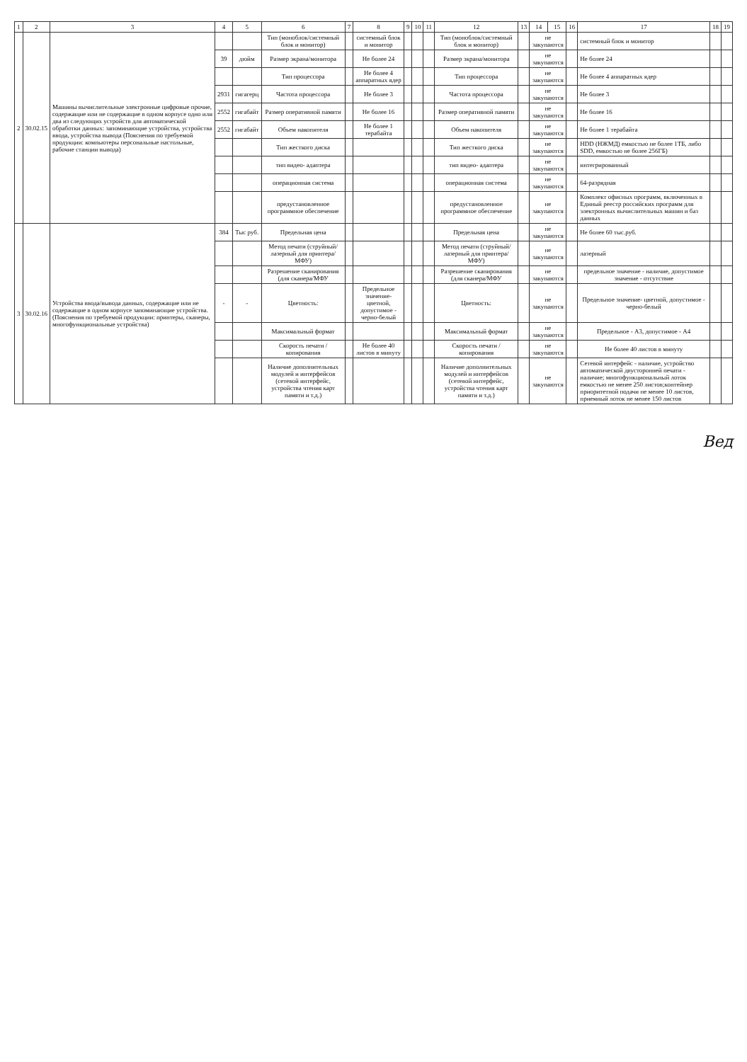| 1 | 2 | 3 | 4 | 5 | 6 | 7 | 8 | 9 | 10 | 11 | 12 | 13 | 14 | 15 | 16 | 17 | 18 | 19 |
| --- | --- | --- | --- | --- | --- | --- | --- | --- | --- | --- | --- | --- | --- | --- | --- | --- | --- | --- |
| 2 | 30.02.15 | Машины вычислительные электронные цифровые прочие, содержащие или не содержащие в одном корпусе одно или два из следующих устройств для автоматической обработки данных: запоминающие устройства, устройства ввода, устройства вывода (Пояснения по требуемой продукции: компьютеры персональные настольные, рабочие станции вывода) | | | Тип (моноблок/системный блок и монитор) | | системный блок и монитор | | | | Тип (моноблок/системный блок и монитор) | | не закупаются | | | системный блок и монитор | | |
| | | | 39 | дюйм | Размер экрана/монитора | | Не более 24 | | | | Размер экрана/монитора | | не закупаются | | | Не более 24 | | |
| | | | | | Тип процессора | | Не более 4 аппаратных ядер | | | | Тип процессора | | не закупаются | | | Не более 4 аппаратных ядер | | |
| | | | 2931 | гигагерц | Частота процессора | | Не более 3 | | | | Частота процессора | | не закупаются | | | Не более 3 | | |
| | | | 2552 | гигабайт | Размер оперативной памяти | | Не более 16 | | | | Размер оперативной памяти | | не закупаются | | | Не более 16 | | |
| | | | 2552 | гигабайт | Объем накопителя | | Не более 1 терабайта | | | | Объем накопителя | | не закупаются | | | Не более 1 терабайта | | |
| | | | | | Тип жесткого диска | | | | | | Тип жесткого диска | | не закупаются | | | HDD (НЖМД) емкостью не более 1ТБ, либо SDD, емкостью не более 256ГБ) | | |
| | | | | | тип видео- адаптера | | | | | | тип видео- адаптера | | не закупаются | | | интегрированный | | |
| | | | | | операционная система | | | | | | операционная система | | не закупаются | | | 64-разрядная | | |
| | | | | | предустановленное программное обеспечение | | | | | | предустановленное программное обеспечение | | не закупаются | | | Комплект офисных программ, включенных в Единый реестр российских программ для электронных вычислительных машин и баз данных | | |
| 3 | 30.02.16 | Устройства ввода/вывода данных, содержащие или не содержащие в одном корпусе запоминающие устройства.(Пояснения по требуемой продукции: принтеры, сканеры, многофункциональные устройства) | 384 | Тыс руб. | Предельная цена | | | | | | Предельная цена | | не закупаются | | | Не более 60 тыс.руб. | | |
| | | | | | Метод печати (струйный/лазерный для принтера/МФУ) | | | | | | Метод печати (струйный/лазерный для принтера/МФУ) | | не закупаются | | | лазерный | | |
| | | | | | Разрешение сканирования (для сканера/МФУ | | | | | | Разрешение сканирования (для сканера/МФУ | | не закупаются | | | предельное значение - наличие, допустимое значение - отсутствие | | |
| | | | - | - | Цветность: | | Предельное значение- цветной, допустимое - черно-белый | | | | Цветность: | | не закупаются | | | Предельное значение- цветной, допустимое - черно-белый | | |
| | | | | | Максимальный формат | | | | | | Максимальный формат | | не закупаются | | | Предельное - А3, допустимое - А4 | | |
| | | | | | Скорость печати / копирования | | Не более 40 листов в минуту | | | | Скорость печати / копирования | | не закупаются | | | Не более 40 листов в минуту | | |
| | | | | | Наличие дополнительных модулей и интерфейсов (сетевой интерфейс, устройства чтения карт памяти и т.д.) | | | | | | Наличие дополнительных модулей и интерфейсов (сетевой интерфейс, устройства чтения карт памяти и т.д.) | | не закупаются | | | Сетевой интерфейс - наличие, устройство автоматической двусторонней печати - наличие; многофункциональный лоток емкостью не менее 250 листов;контейнер приоритетной подачи не менее 10 листов, приемный лоток не менее 150 листов | | |
Вед